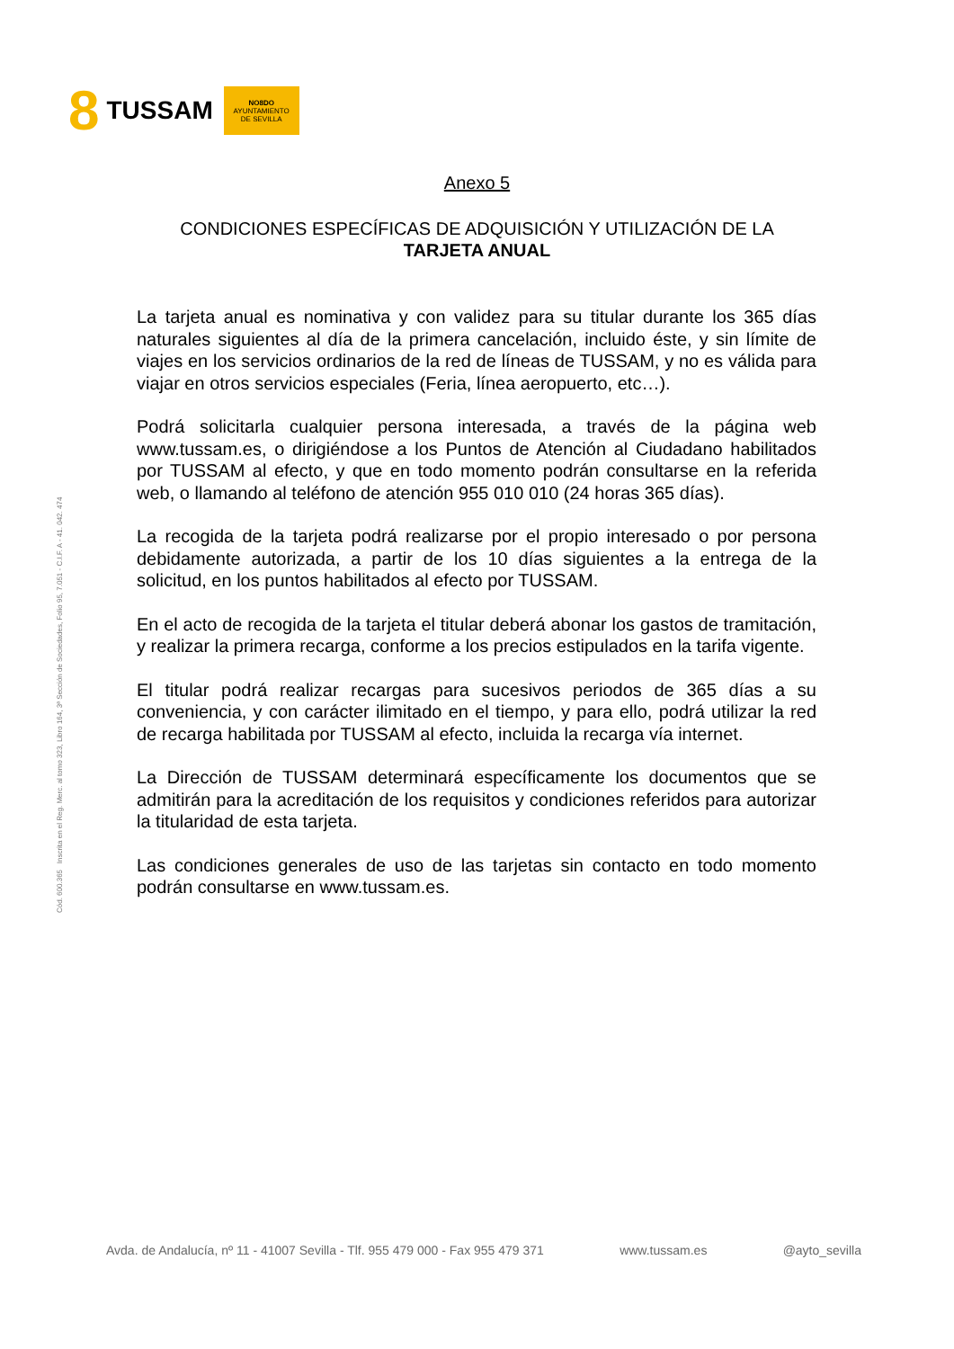8 TUSSAM
NO8DO
AYUNTAMIENTO
DE SEVILLA
Cód. 600.365 Inscrita en el Reg. Merc. al tomo 323, Libro 164, 3ª Sección de Sociedades, Folio 95, 7.051 - C.I.F. A - 41. 042. 474
Anexo 5
CONDICIONES ESPECÍFICAS DE ADQUISICIÓN Y UTILIZACIÓN DE LA
TARJETA ANUAL
La tarjeta anual es nominativa y con validez para su titular durante los 365 días naturales siguientes al día de la primera cancelación, incluido éste, y sin límite de viajes en los servicios ordinarios de la red de líneas de TUSSAM, y no es válida para viajar en otros servicios especiales (Feria, línea aeropuerto, etc…).
Podrá solicitarla cualquier persona interesada, a través de la página web www.tussam.es, o dirigiéndose a los Puntos de Atención al Ciudadano habilitados por TUSSAM al efecto, y que en todo momento podrán consultarse en la referida web, o llamando al teléfono de atención 955 010 010 (24 horas 365 días).
La recogida de la tarjeta podrá realizarse por el propio interesado o por persona debidamente autorizada, a partir de los 10 días siguientes a la entrega de la solicitud, en los puntos habilitados al efecto por TUSSAM.
En el acto de recogida de la tarjeta el titular deberá abonar los gastos de tramitación, y realizar la primera recarga, conforme a los precios estipulados en la tarifa vigente.
El titular podrá realizar recargas para sucesivos periodos de 365 días a su conveniencia, y con carácter ilimitado en el tiempo, y para ello, podrá utilizar la red de recarga habilitada por TUSSAM al efecto, incluida la recarga vía internet.
La Dirección de TUSSAM determinará específicamente los documentos que se admitirán para la acreditación de los requisitos y condiciones referidos para autorizar la titularidad de esta tarjeta.
Las condiciones generales de uso de las tarjetas sin contacto en todo momento podrán consultarse en www.tussam.es.
Avda. de Andalucía, nº 11 - 41007 Sevilla - Tlf. 955 479 000 - Fax 955 479 371 www.tussam.es @ayto_sevilla